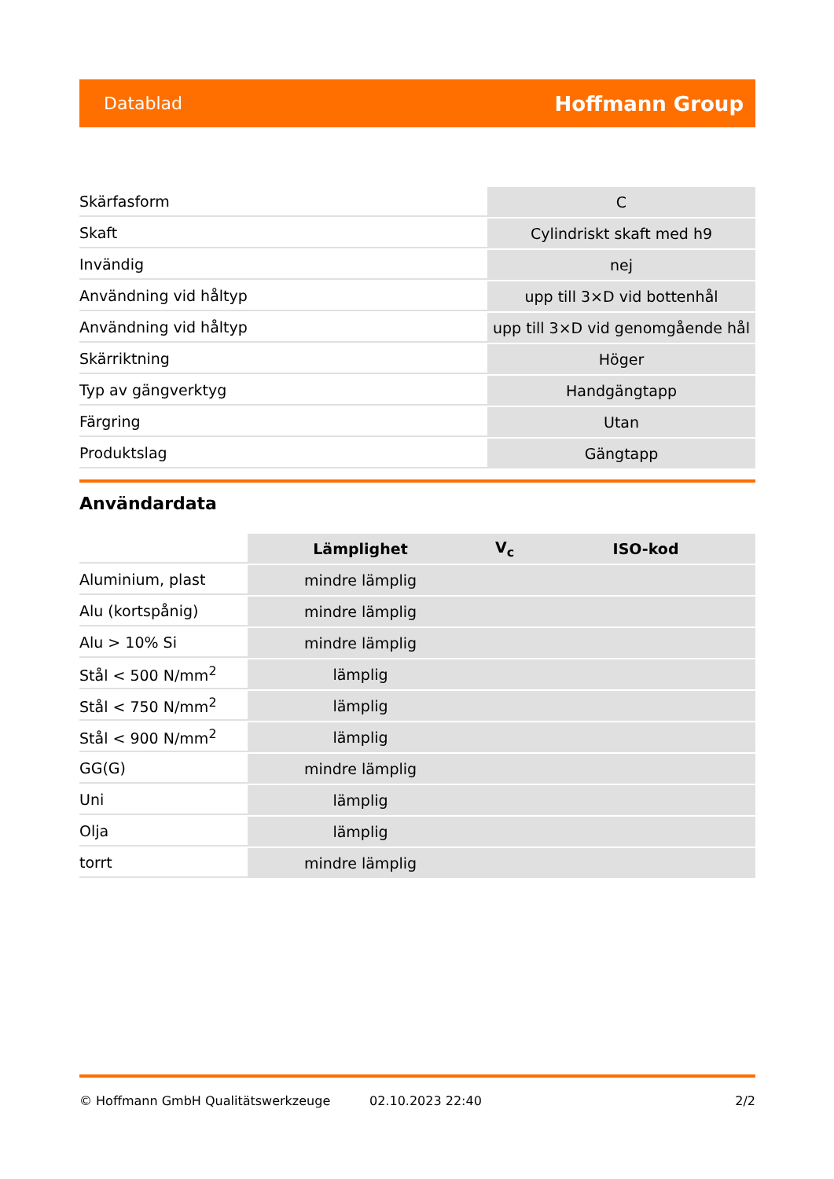Datablad Hoffmann Group
| Skärfasform | C |
| Skaft | Cylindriskt skaft med h9 |
| Invändig | nej |
| Användning vid håltyp | upp till 3×D vid bottenhål |
| Användning vid håltyp | upp till 3×D vid genomgående hål |
| Skärriktning | Höger |
| Typ av gängverktyg | Handgängtapp |
| Färgring | Utan |
| Produktslag | Gängtapp |
Användardata
| | Lämplighet | V<sub>c</sub> | ISO-kod |
| --- | --- | --- | --- |
| Aluminium, plast | mindre lämplig | | |
| Alu (kortspånig) | mindre lämplig | | |
| Alu > 10% Si | mindre lämplig | | |
| Stål < 500 N/mm<sup>2</sup> | lämplig | | |
| Stål < 750 N/mm<sup>2</sup> | lämplig | | |
| Stål < 900 N/mm<sup>2</sup> | lämplig | | |
| GG(G) | mindre lämplig | | |
| Uni | lämplig | | |
| Olja | lämplig | | |
| torrt | mindre lämplig | | |
© Hoffmann GmbH Qualitätswerkzeuge 02.10.2023 22:40 2/2